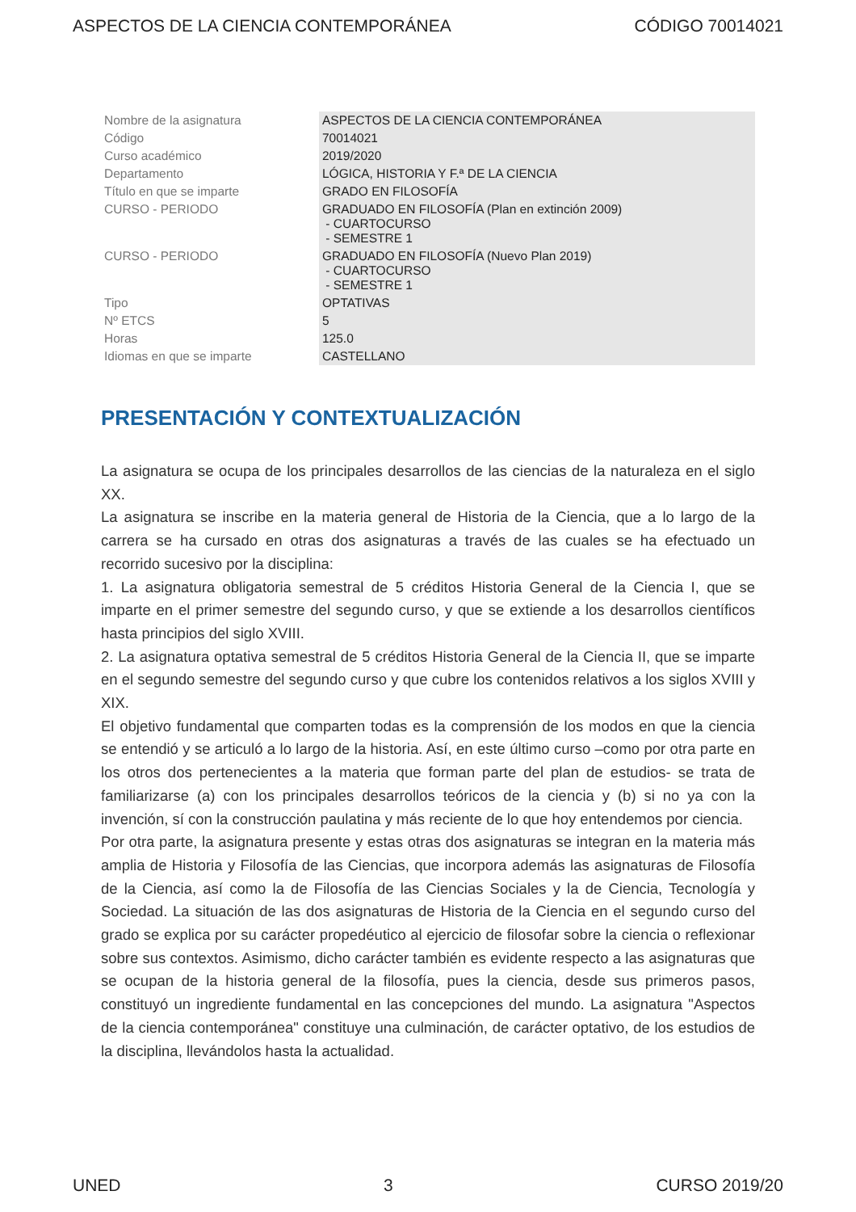ASPECTOS DE LA CIENCIA CONTEMPORÁNEA CÓDIGO 70014021
| Nombre de la asignatura | ASPECTOS DE LA CIENCIA CONTEMPORÁNEA |
| Código | 70014021 |
| Curso académico | 2019/2020 |
| Departamento | LÓGICA, HISTORIA Y F.ª DE LA CIENCIA |
| Título en que se imparte | GRADO EN FILOSOFÍA |
| CURSO - PERIODO | GRADUADO EN FILOSOFÍA (Plan en extinción 2009) - CUARTOCURSO - SEMESTRE 1 |
| CURSO - PERIODO | GRADUADO EN FILOSOFÍA (Nuevo Plan 2019) - CUARTOCURSO - SEMESTRE 1 |
| Tipo | OPTATIVAS |
| Nº ETCS | 5 |
| Horas | 125.0 |
| Idiomas en que se imparte | CASTELLANO |
PRESENTACIÓN Y CONTEXTUALIZACIÓN
La asignatura se ocupa de los principales desarrollos de las ciencias de la naturaleza en el siglo XX.
La asignatura se inscribe en la materia general de Historia de la Ciencia, que a lo largo de la carrera se ha cursado en otras dos asignaturas a través de las cuales se ha efectuado un recorrido sucesivo por la disciplina:
1. La asignatura obligatoria semestral de 5 créditos Historia General de la Ciencia I, que se imparte en el primer semestre del segundo curso, y que se extiende a los desarrollos científicos hasta principios del siglo XVIII.
2. La asignatura optativa semestral de 5 créditos Historia General de la Ciencia II, que se imparte en el segundo semestre del segundo curso y que cubre los contenidos relativos a los siglos XVIII y XIX.
El objetivo fundamental que comparten todas es la comprensión de los modos en que la ciencia se entendió y se articuló a lo largo de la historia. Así, en este último curso –como por otra parte en los otros dos pertenecientes a la materia que forman parte del plan de estudios- se trata de familiarizarse (a) con los principales desarrollos teóricos de la ciencia y (b) si no ya con la invención, sí con la construcción paulatina y más reciente de lo que hoy entendemos por ciencia.
Por otra parte, la asignatura presente y estas otras dos asignaturas se integran en la materia más amplia de Historia y Filosofía de las Ciencias, que incorpora además las asignaturas de Filosofía de la Ciencia, así como la de Filosofía de las Ciencias Sociales y la de Ciencia, Tecnología y Sociedad. La situación de las dos asignaturas de Historia de la Ciencia en el segundo curso del grado se explica por su carácter propedéutico al ejercicio de filosofar sobre la ciencia o reflexionar sobre sus contextos. Asimismo, dicho carácter también es evidente respecto a las asignaturas que se ocupan de la historia general de la filosofía, pues la ciencia, desde sus primeros pasos, constituyó un ingrediente fundamental en las concepciones del mundo. La asignatura "Aspectos de la ciencia contemporánea" constituye una culminación, de carácter optativo, de los estudios de la disciplina, llevándolos hasta la actualidad.
UNED 3 CURSO 2019/20